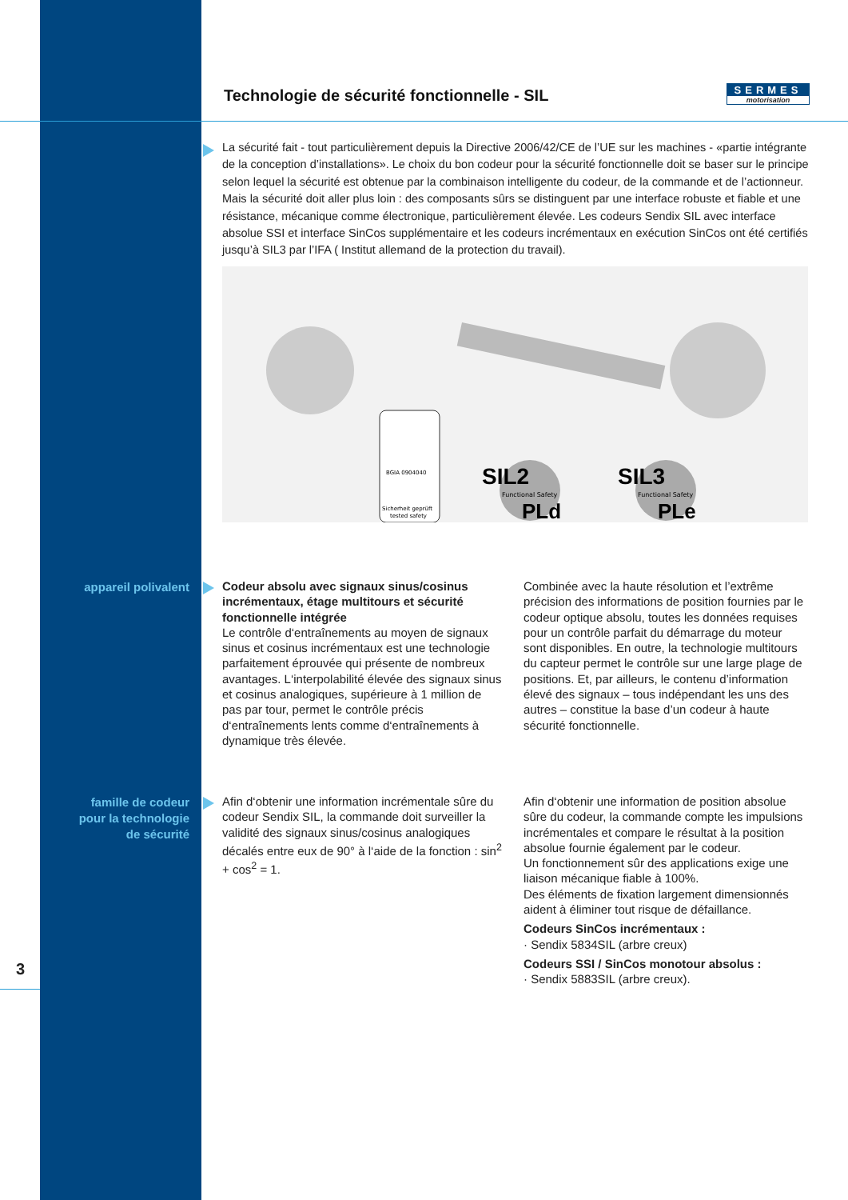Technologie de sécurité fonctionnelle - SIL
SERMES
motorisation
La sécurité fait - tout particulièrement depuis la Directive 2006/42/CE de l’UE sur les machines - «partie intégrante de la conception d’installations». Le choix du bon codeur pour la sécurité fonctionnelle doit se baser sur le principe selon lequel la sécurité est obtenue par la combinaison intelligente du codeur, de la commande et de l’actionneur. Mais la sécurité doit aller plus loin : des composants sûrs se distinguent par une interface robuste et fiable et une résistance, mécanique comme électronique, particulièrement élevée. Les codeurs Sendix SIL avec interface absolue SSI et interface SinCos supplémentaire et les codeurs incrémentaux en exécution SinCos ont été certifiés jusqu’à SIL3 par l’IFA ( Institut allemand de la protection du travail).
BGIA 0904040
Sicherheit geprüft
tested safety
SIL2
Functional Safety
PLd
SIL3
Functional Safety
PLe
appareil polivalent
Codeur absolu avec signaux sinus/cosinus incrémentaux, étage multitours et sécurité fonctionnelle intégrée
Le contrôle d‘entraînements au moyen de signaux sinus et cosinus incrémentaux est une technologie parfaitement éprouvée qui présente de nombreux avantages. L‘interpolabilité élevée des signaux sinus et cosinus analogiques, supérieure à 1 million de pas par tour, permet le contrôle précis d‘entraînements lents comme d‘entraînements à dynamique très élevée.
Combinée avec la haute résolution et l’extrême précision des informations de position fournies par le codeur optique absolu, toutes les données requises pour un contrôle parfait du démarrage du moteur sont disponibles. En outre, la technologie multitours du capteur permet le contrôle sur une large plage de positions. Et, par ailleurs, le contenu d’information élevé des signaux – tous indépendant les uns des autres – constitue la base d’un codeur à haute sécurité fonctionnelle.
famille de codeur
pour la technologie
de sécurité
Afin d‘obtenir une information incrémentale sûre du codeur Sendix SIL, la commande doit surveiller la validité des signaux sinus/cosinus analogiques décalés entre eux de 90° à l‘aide de la fonction : sin<sup>2</sup> + cos<sup>2</sup> = 1.
Afin d‘obtenir une information de position absolue sûre du codeur, la commande compte les impulsions incrémentales et compare le résultat à la position absolue fournie également par le codeur.
Un fonctionnement sûr des applications exige une liaison mécanique fiable à 100%.
Des éléments de fixation largement dimensionnés aident à éliminer tout risque de défaillance.
Codeurs SinCos incrémentaux :
· Sendix 5834SIL (arbre creux)
Codeurs SSI / SinCos monotour absolus :
· Sendix 5883SIL (arbre creux).
3